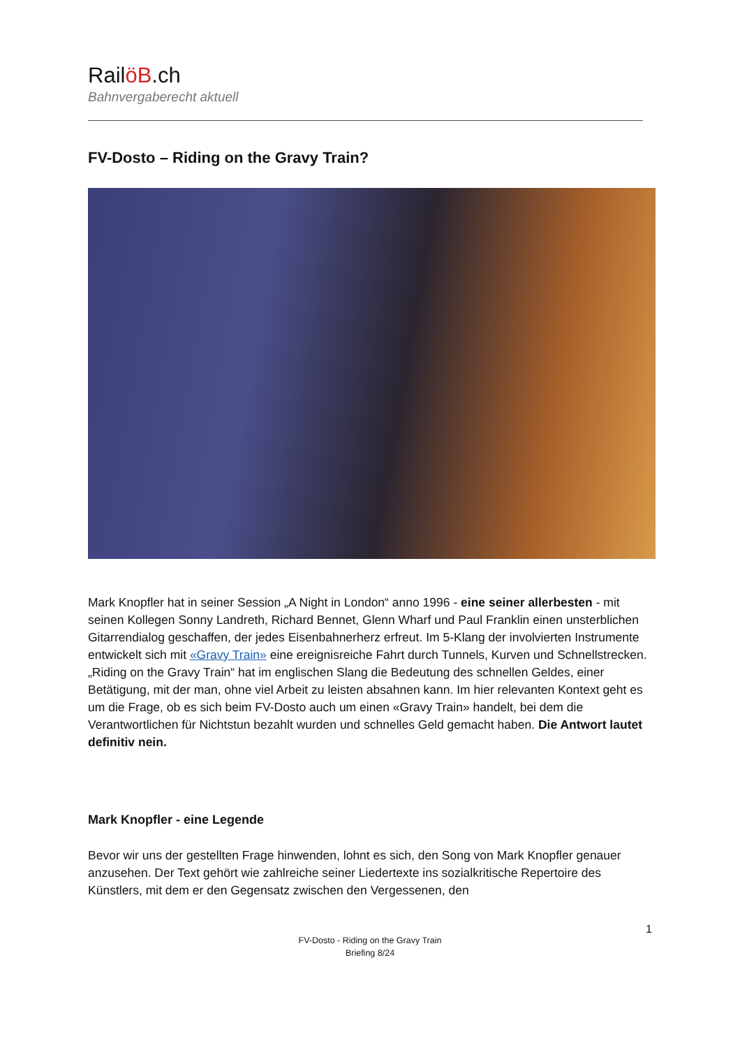RailöB.ch
Bahnvergaberecht aktuell
FV-Dosto – Riding on the Gravy Train?
Mark Knopfler hat in seiner Session „A Night in London“ anno 1996 - eine seiner allerbesten - mit seinen Kollegen Sonny Landreth, Richard Bennet, Glenn Wharf und Paul Franklin einen unsterblichen Gitarrendialog geschaffen, der jedes Eisenbahnerherz erfreut. Im 5-Klang der involvierten Instrumente entwickelt sich mit «Gravy Train» eine ereignisreiche Fahrt durch Tunnels, Kurven und Schnellstrecken. „Riding on the Gravy Train“ hat im englischen Slang die Bedeutung des schnellen Geldes, einer Betätigung, mit der man, ohne viel Arbeit zu leisten absahnen kann. Im hier relevanten Kontext geht es um die Frage, ob es sich beim FV-Dosto auch um einen «Gravy Train» handelt, bei dem die Verantwortlichen für Nichtstun bezahlt wurden und schnelles Geld gemacht haben. Die Antwort lautet definitiv nein.
Mark Knopfler - eine Legende
Bevor wir uns der gestellten Frage hinwenden, lohnt es sich, den Song von Mark Knopfler genauer anzusehen. Der Text gehört wie zahlreiche seiner Liedertexte ins sozialkritische Repertoire des Künstlers, mit dem er den Gegensatz zwischen den Vergessenen, den
1
FV-Dosto - Riding on the Gravy Train
Briefing 8/24